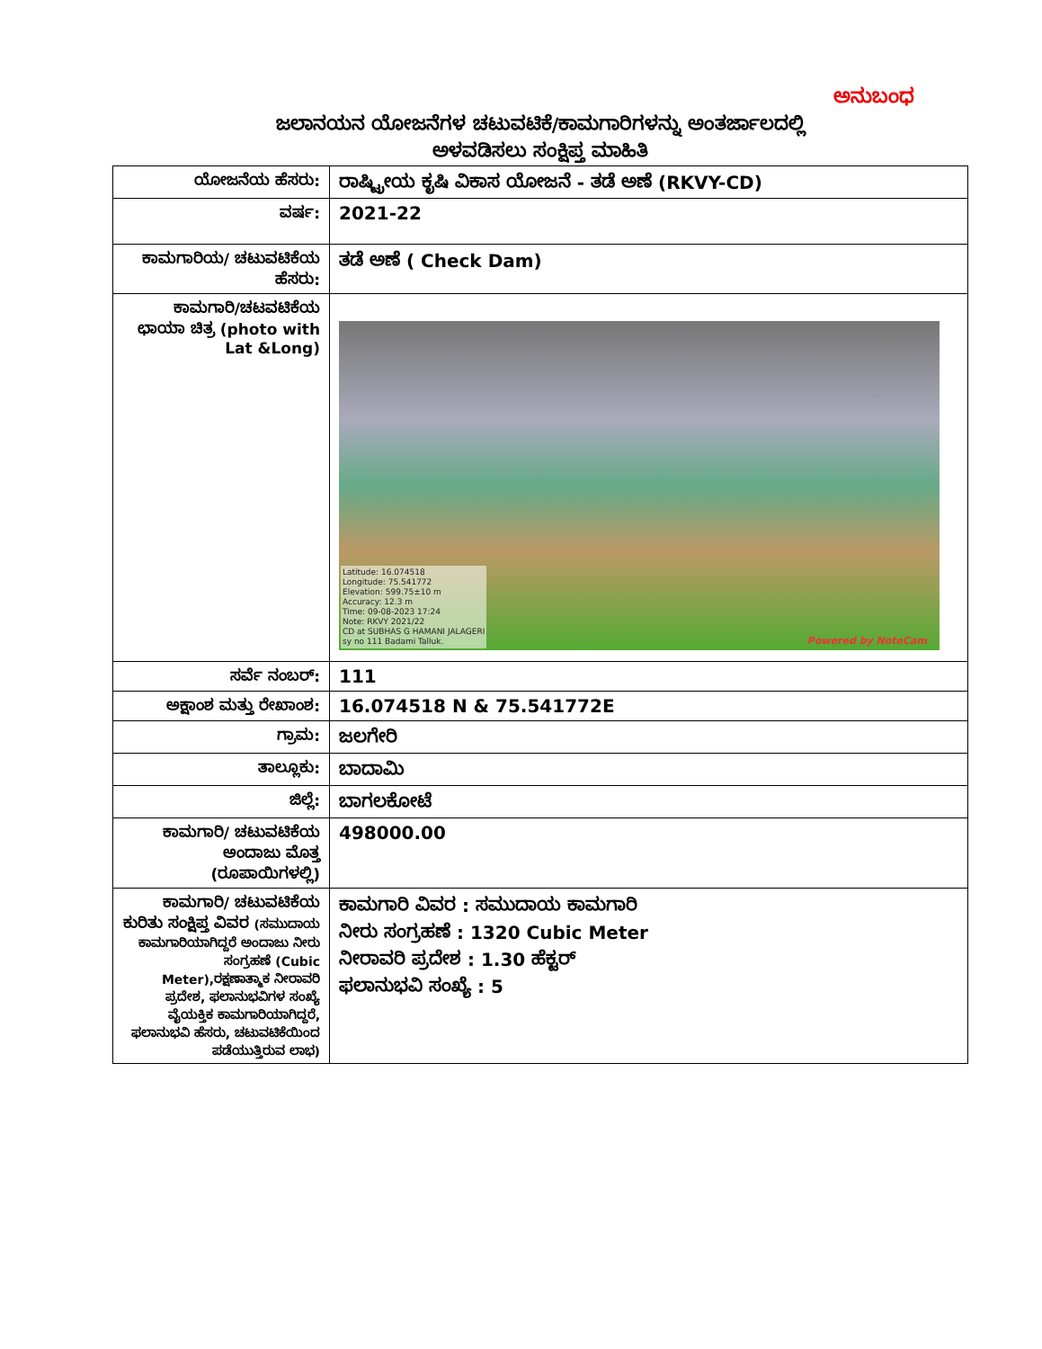ಅನುಬಂಧ
ಜಲಾನಯನ ಯೋಜನೆಗಳ ಚಟುವಟಿಕೆ/ಕಾಮಗಾರಿಗಳನ್ನು ಅಂತರ್ಜಾಲದಲ್ಲಿ
ಅಳವಡಿಸಲು ಸಂಕ್ಷಿಪ್ತ ಮಾಹಿತಿ
| ಯೋಜನೆಯ ಹೆಸರು: | ರಾಷ್ಟ್ರೀಯ ಕೃಷಿ ವಿಕಾಸ ಯೋಜನೆ - ತಡೆ ಅಣೆ (RKVY-CD) |
| ವರ್ಷ: | 2021-22 |
| ಕಾಮಗಾರಿಯ/ ಚಟುವಟಿಕೆಯ ಹೆಸರು: | ತಡೆ ಅಣೆ ( Check Dam) |
| ಕಾಮಗಾರಿ/ಚಟವಟಿಕೆಯ ಛಾಯಾ ಚಿತ್ರ (photo with Lat &Long) | Latitude: 16.074518 Longitude: 75.541772 Elevation: 599.75±10 m Accuracy: 12.3 m Time: 09-08-2023 17:24 Note: RKVY 2021/22 CD at SUBHAS G HAMANI JALAGERI sy no 111 Badami Talluk. Powered by NoteCam |
| ಸರ್ವೆ ನಂಬರ್: | 111 |
| ಅಕ್ಷಾಂಶ ಮತ್ತು ರೇಖಾಂಶ: | 16.074518 N & 75.541772E |
| ಗ್ರಾಮ: | ಜಲಗೇರಿ |
| ತಾಲ್ಲೂಕು: | ಬಾದಾಮಿ |
| ಜಿಲ್ಲೆ: | ಬಾಗಲಕೋಟೆ |
| ಕಾಮಗಾರಿ/ ಚಟುವಟಿಕೆಯ ಅಂದಾಜು ಮೊತ್ತ (ರೂಪಾಯಿಗಳಲ್ಲಿ) | 498000.00 |
| ಕಾಮಗಾರಿ/ ಚಟುವಟಿಕೆಯ ಕುರಿತು ಸಂಕ್ಷಿಪ್ತ ವಿವರ (ಸಮುದಾಯ ಕಾಮಗಾರಿಯಾಗಿದ್ದರೆ ಅಂದಾಜು ನೀರು ಸಂಗ್ರಹಣೆ (Cubic Meter),ರಕ್ಷಣಾತ್ಮಾಕ ನೀರಾವರಿ ಪ್ರದೇಶ, ಫಲಾನುಭವಿಗಳ ಸಂಖ್ಯೆ ವೈಯಕ್ತಿಕ ಕಾಮಗಾರಿಯಾಗಿದ್ದರೆ, ಫಲಾನುಭವಿ ಹೆಸರು, ಚಟುವಟಿಕೆಯಿಂದ ಪಡೆಯುತ್ತಿರುವ ಲಾಭ) | ಕಾಮಗಾರಿ ವಿವರ : ಸಮುದಾಯ ಕಾಮಗಾರಿ ನೀರು ಸಂಗ್ರಹಣೆ : 1320 Cubic Meter ನೀರಾವರಿ ಪ್ರದೇಶ : 1.30 ಹೆಕ್ಟರ್ ಫಲಾನುಭವಿ ಸಂಖ್ಯೆ : 5 |